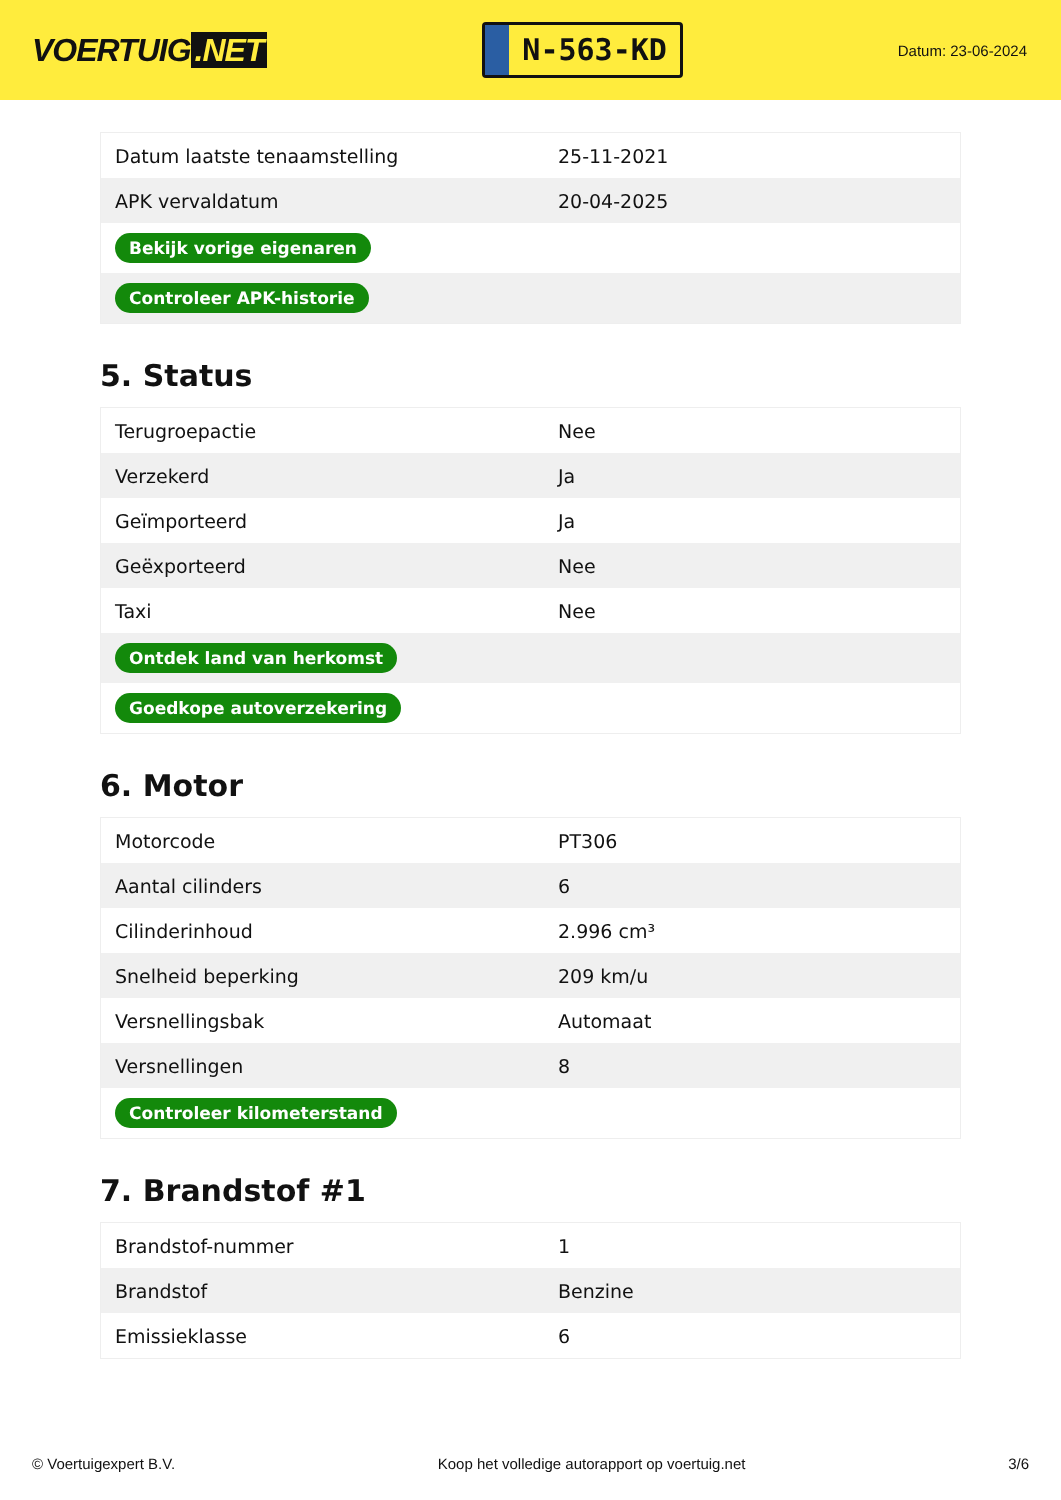VOERTUIG.NET
N-563-KD
Datum: 23-06-2024
| Datum laatste tenaamstelling | 25-11-2021 |
| APK vervaldatum | 20-04-2025 |
| Bekijk vorige eigenaren | |
| Controleer APK-historie | |
5. Status
| Terugroepactie | Nee |
| Verzekerd | Ja |
| Geïmporteerd | Ja |
| Geëxporteerd | Nee |
| Taxi | Nee |
| Ontdek land van herkomst | |
| Goedkope autoverzekering | |
6. Motor
| Motorcode | PT306 |
| Aantal cilinders | 6 |
| Cilinderinhoud | 2.996 cm³ |
| Snelheid beperking | 209 km/u |
| Versnellingsbak | Automaat |
| Versnellingen | 8 |
| Controleer kilometerstand | |
7. Brandstof #1
| Brandstof-nummer | 1 |
| Brandstof | Benzine |
| Emissieklasse | 6 |
© Voertuigexpert B.V. Koop het volledige autorapport op voertuig.net 3/6